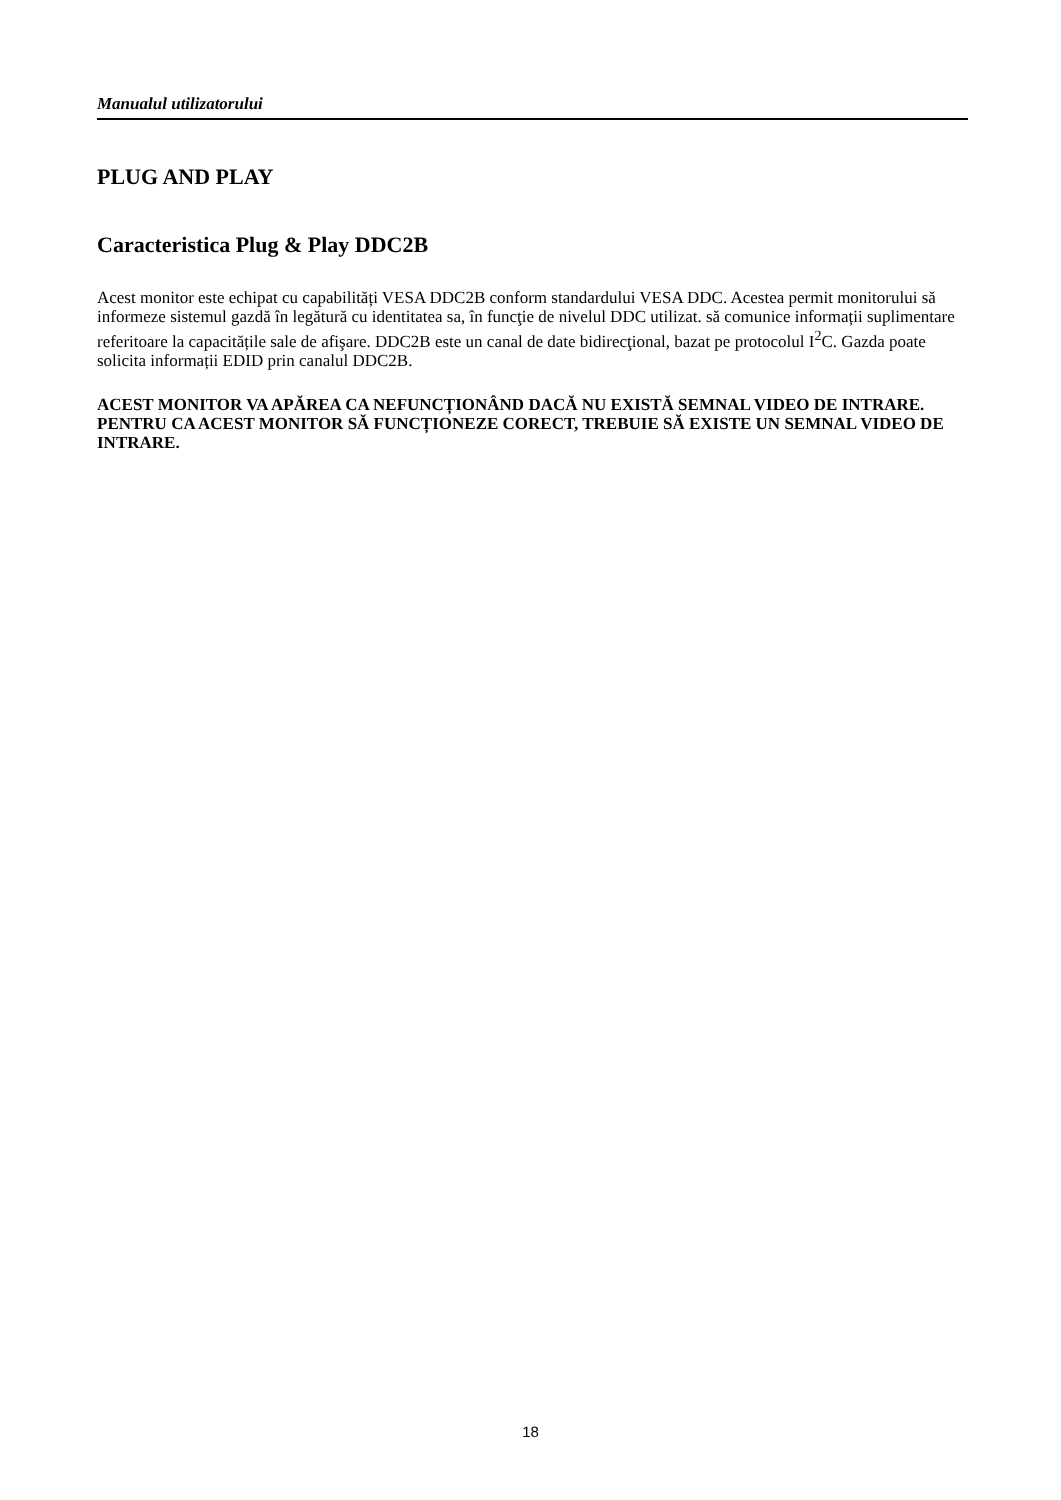Manualul utilizatorului
PLUG AND PLAY
Caracteristica Plug & Play DDC2B
Acest monitor este echipat cu capabilități VESA DDC2B conform standardului VESA DDC. Acestea permit monitorului să informeze sistemul gazdă în legătură cu identitatea sa, în funcţie de nivelul DDC utilizat. să comunice informații suplimentare referitoare la capacitățile sale de afişare. DDC2B este un canal de date bidirecţional, bazat pe protocolul I<sup>2</sup>C. Gazda poate solicita informații EDID prin canalul DDC2B.
ACEST MONITOR VA APĂREA CA NEFUNCȚIONÂND DACĂ NU EXISTĂ SEMNAL VIDEO DE INTRARE. PENTRU CA ACEST MONITOR SĂ FUNCȚIONEZE CORECT, TREBUIE SĂ EXISTE UN SEMNAL VIDEO DE INTRARE.
18